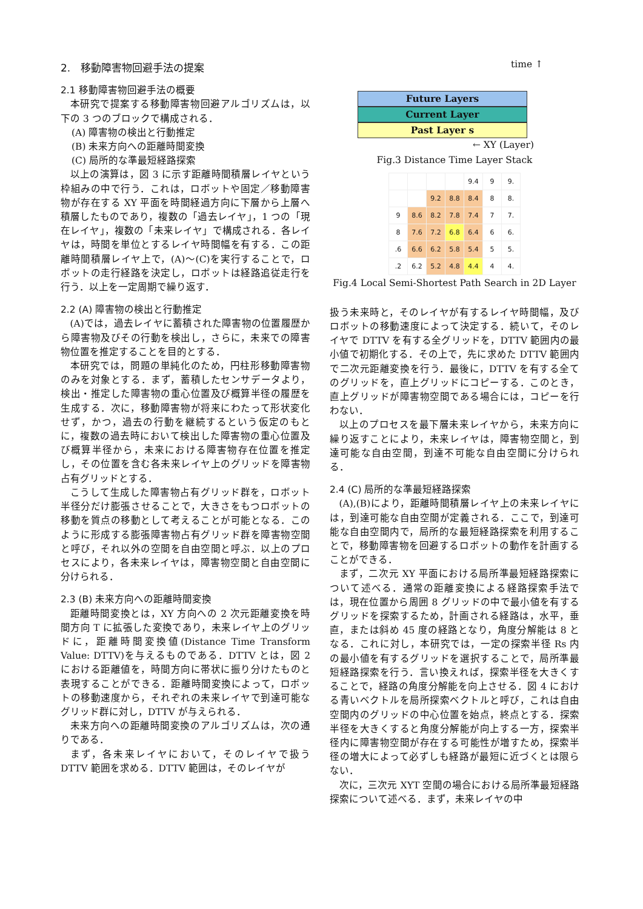2.　移動障害物回避手法の提案
2.1 移動障害物回避手法の概要
本研究で提案する移動障害物回避アルゴリズムは，以下の 3 つのブロックで構成される．
(A) 障害物の検出と行動推定
(B) 未来方向への距離時間変換
(C) 局所的な準最短経路探索
以上の演算は，図 3 に示す距離時間積層レイヤという枠組みの中で行う．これは，ロボットや固定／移動障害物が存在する XY 平面を時間経過方向に下層から上層へ積層したものであり，複数の「過去レイヤ」，1 つの「現在レイヤ」，複数の「未来レイヤ」で構成される．各レイヤは，時間を単位とするレイヤ時間幅を有する．この距離時間積層レイヤ上で，(A)～(C)を実行することで，ロボットの走行経路を決定し，ロボットは経路追従走行を行う．以上を一定周期で繰り返す．
2.2 (A) 障害物の検出と行動推定
(A)では，過去レイヤに蓄積された障害物の位置履歴から障害物及びその行動を検出し，さらに，未来での障害物位置を推定することを目的とする．
本研究では，問題の単純化のため，円柱形移動障害物のみを対象とする．まず，蓄積したセンサデータより，検出・推定した障害物の重心位置及び概算半径の履歴を生成する．次に，移動障害物が将来にわたって形状変化せず，かつ，過去の行動を継続するという仮定のもとに，複数の過去時において検出した障害物の重心位置及び概算半径から，未来における障害物存在位置を推定し，その位置を含む各未来レイヤ上のグリッドを障害物占有グリッドとする．
こうして生成した障害物占有グリッド群を，ロボット半径分だけ膨張させることで，大きさをもつロボットの移動を質点の移動として考えることが可能となる．このように形成する膨張障害物占有グリッド群を障害物空間と呼び，それ以外の空間を自由空間と呼ぶ．以上のプロセスにより，各未来レイヤは，障害物空間と自由空間に分けられる．
2.3 (B) 未来方向への距離時間変換
距離時間変換とは，XY 方向への 2 次元距離変換を時間方向 T に拡張した変換であり，未来レイヤ上のグリッドに，距離時間変換値(Distance Time Transform Value: DTTV)を与えるものである．DTTV とは，図 2 における距離値を，時間方向に帯状に振り分けたものと表現することができる．距離時間変換によって，ロボットの移動速度から，それぞれの未来レイヤで到達可能なグリッド群に対し，DTTV が与えられる．
未来方向への距離時間変換のアルゴリズムは，次の通りである．
まず，各未来レイヤにおいて，そのレイヤで扱う DTTV 範囲を求める．DTTV 範囲は，そのレイヤが
time ↑
Future Layers
Current Layer
Past Layer s
← XY (Layer)
Fig.3 Distance Time Layer Stack
| | | | | 9.4 | 9 | 9. |
| | | 9.2 | 8.8 | 8.4 | 8 | 8. |
| 9 | 8.6 | 8.2 | 7.8 | 7.4 | 7 | 7. |
| 8 | 7.6 | 7.2 | 6.8 | 6.4 | 6 | 6. |
| .6 | 6.6 | 6.2 | 5.8 | 5.4 | 5 | 5. |
| .2 | 6.2 | 5.2 | 4.8 | 4.4 | 4 | 4. |
Fig.4 Local Semi-Shortest Path Search in 2D Layer
扱う未来時と，そのレイヤが有するレイヤ時間幅，及びロボットの移動速度によって決定する．続いて，そのレイヤで DTTV を有する全グリッドを，DTTV 範囲内の最小値で初期化する．その上で，先に求めた DTTV 範囲内で二次元距離変換を行う．最後に，DTTV を有する全てのグリッドを，直上グリッドにコピーする．このとき，直上グリッドが障害物空間である場合には，コピーを行わない．
以上のプロセスを最下層未来レイヤから，未来方向に繰り返すことにより，未来レイヤは，障害物空間と，到達可能な自由空間，到達不可能な自由空間に分けられる．
2.4 (C) 局所的な準最短経路探索
(A),(B)により，距離時間積層レイヤ上の未来レイヤには，到達可能な自由空間が定義される．ここで，到達可能な自由空間内で，局所的な最短経路探索を利用することで，移動障害物を回避するロボットの動作を計画することができる．
まず，二次元 XY 平面における局所準最短経路探索について述べる．通常の距離変換による経路探索手法では，現在位置から周囲 8 グリッドの中で最小値を有するグリッドを探索するため，計画される経路は，水平，垂直，または斜め 45 度の経路となり，角度分解能は 8 となる．これに対し，本研究では，一定の探索半径 Rs 内の最小値を有するグリッドを選択することで，局所準最短経路探索を行う．言い換えれば，探索半径を大きくすることで，経路の角度分解能を向上させる．図 4 における青いベクトルを局所探索ベクトルと呼び，これは自由空間内のグリッドの中心位置を始点，終点とする．探索半径を大きくすると角度分解能が向上する一方，探索半径内に障害物空間が存在する可能性が増すため，探索半径の増大によって必ずしも経路が最短に近づくとは限らない．
次に，三次元 XYT 空間の場合における局所準最短経路探索について述べる．まず，未来レイヤの中